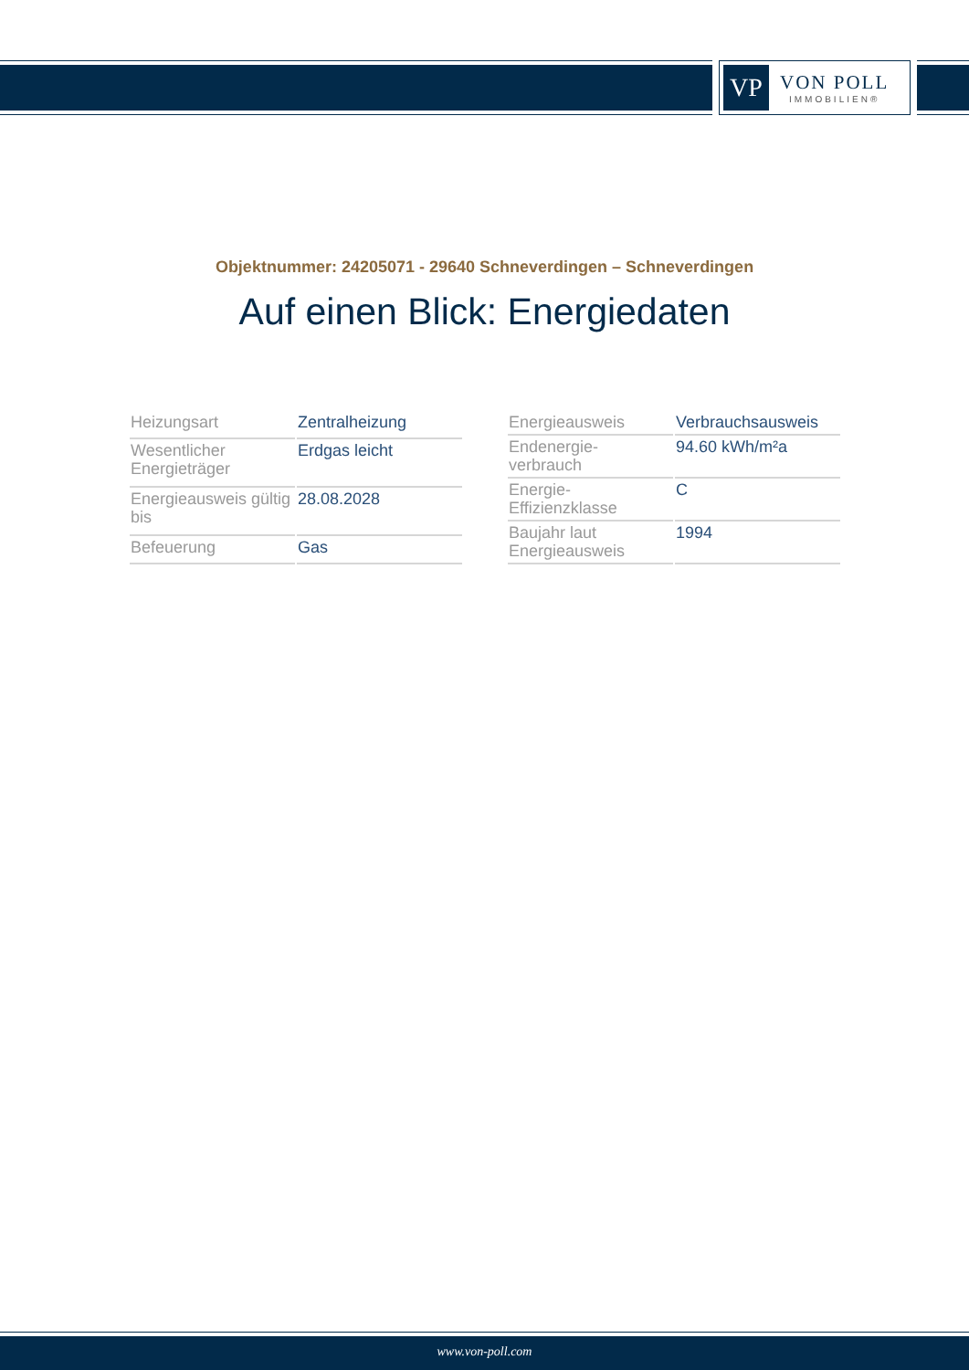VP
VON POLL
IMMOBILIEN®
Objektnummer: 24205071 - 29640 Schneverdingen – Schneverdingen
Auf einen Blick: Energiedaten
| Heizungsart | Zentralheizung |
| Wesentlicher Energieträger | Erdgas leicht |
| Energieausweis gültig bis | 28.08.2028 |
| Befeuerung | Gas |
| Energieausweis | Verbrauchsausweis |
| Endenergie- verbrauch | 94.60 kWh/m²a |
| Energie- Effizienzklasse | C |
| Baujahr laut Energieausweis | 1994 |
www.von-poll.com